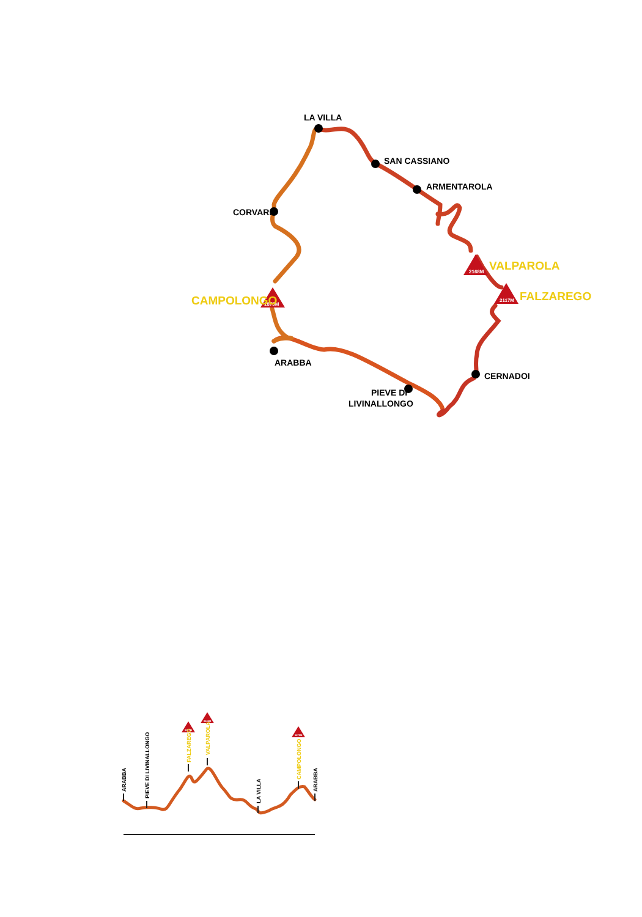1875M
2168M
2117M
LA VILLA
SAN CASSIANO
ARMENTAROLA
CORVARA
ARABBA
PIEVE DI
LIVINALLONGO
CERNADOI
CAMPOLONGO
VALPAROLA
FALZAREGO
ARABBA
PIEVE DI LIVINALLONGO
LA VILLA
ARABBA
FALZAREGO
VALPAROLA
CAMPOLONGO
2117M
2168M
1875M